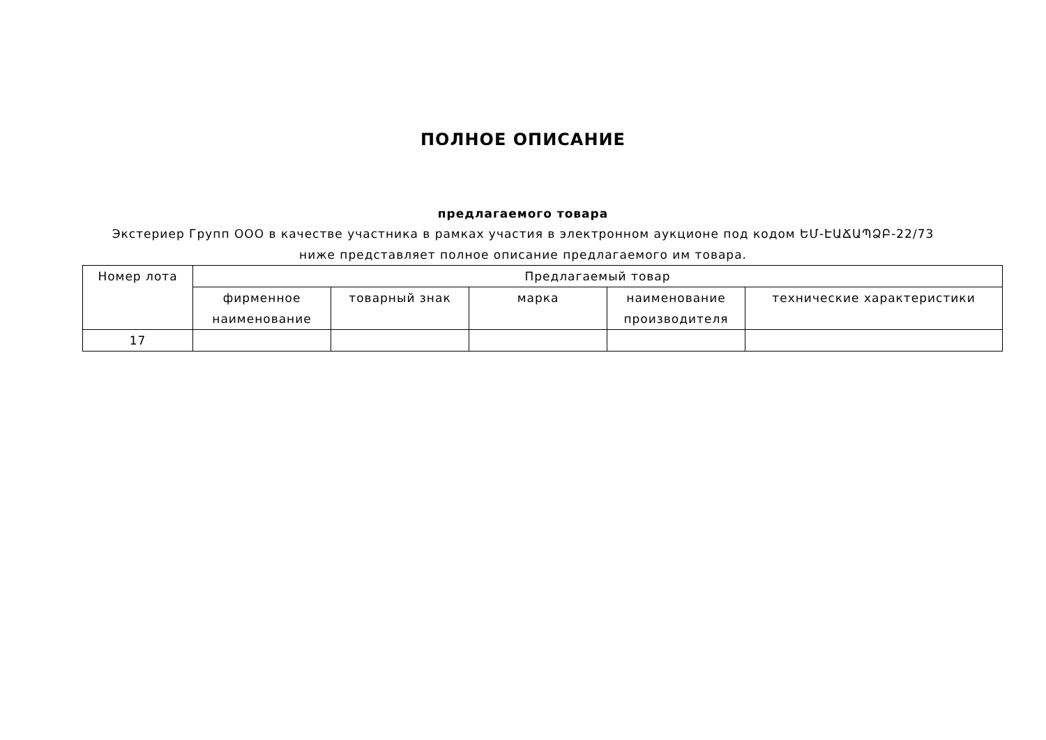ПОЛНОЕ ОПИСАНИЕ
предлагаемого товара
Экстериер Групп ООО в качестве участника в рамках участия в электронном аукционе под кодом ԵՄ-ԷԱՃԱՊՁԲ-22/73 ниже представляет полное описание предлагаемого им товара.
| Номер лота | Предлагаемый товар | | | | |
| --- | --- | --- | --- | --- | --- |
| | фирменное наименование | товарный знак | марка | наименование производителя | технические характеристики |
| 17 | | | | | |